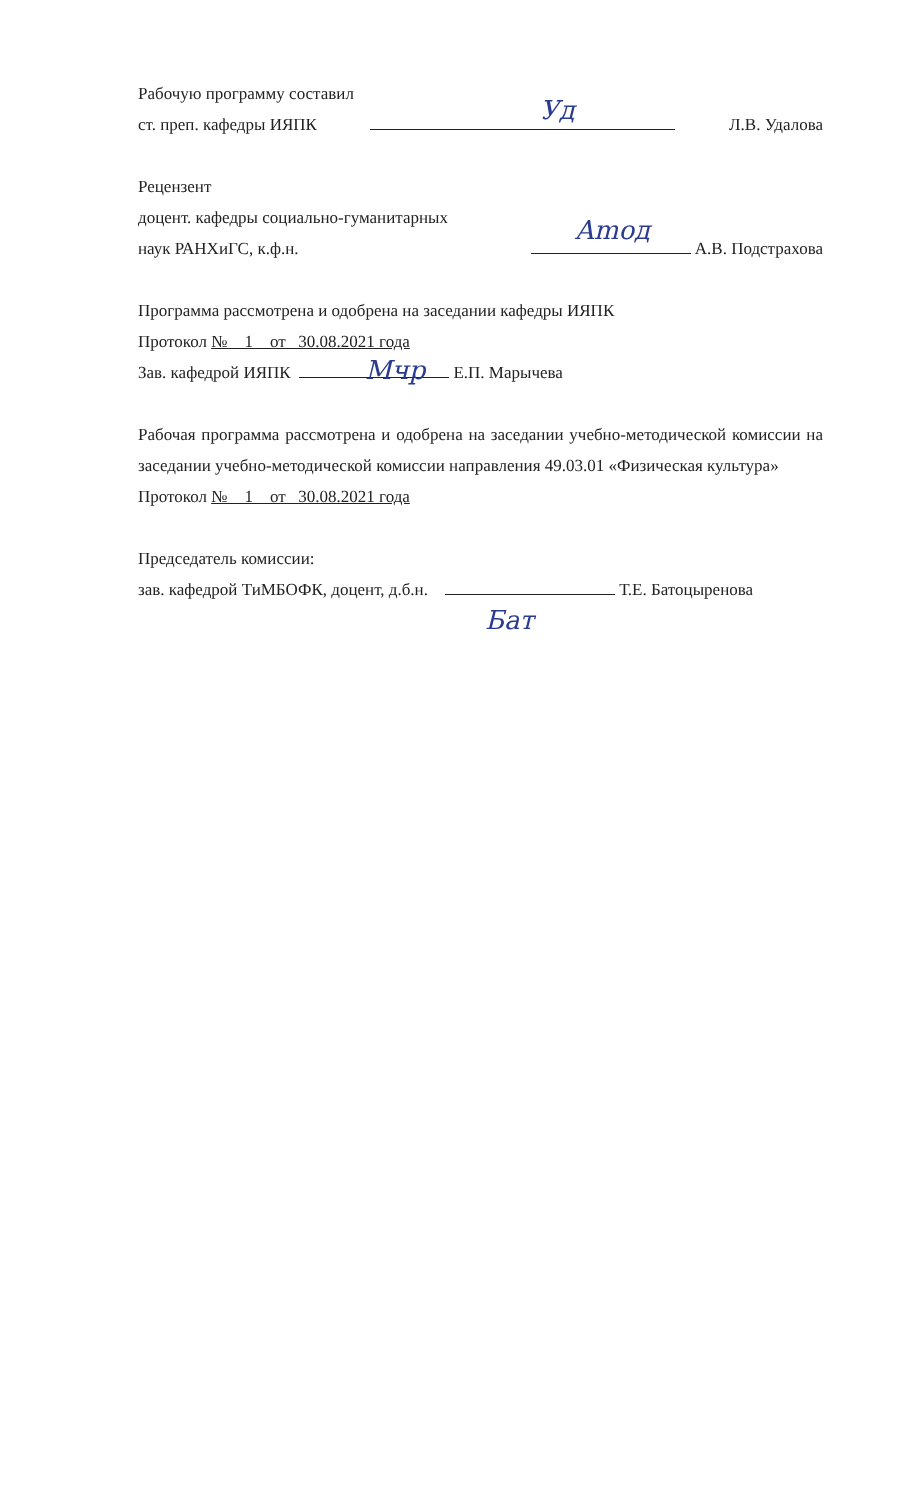Рабочую программу составил
ст. преп. кафедры ИЯПК Л.В. Удалова
Рецензент
доцент. кафедры социально-гуманитарных
наук РАНХиГС, к.ф.н. А.В. Подстрахова
Программа рассмотрена и одобрена на заседании кафедры ИЯПК
Протокол № 1 от 30.08.2021 года
Зав. кафедрой ИЯПК Е.П. Марычева
Рабочая программа рассмотрена и одобрена на заседании учебно-методической комиссии на заседании учебно-методической комиссии направления 49.03.01 «Физическая культура»
Протокол № 1 от 30.08.2021 года
Председатель комиссии:
зав. кафедрой ТиМБОФК, доцент, д.б.н. Т.Е. Батоцыренова
Уд
Amoд
Мчр
Бат